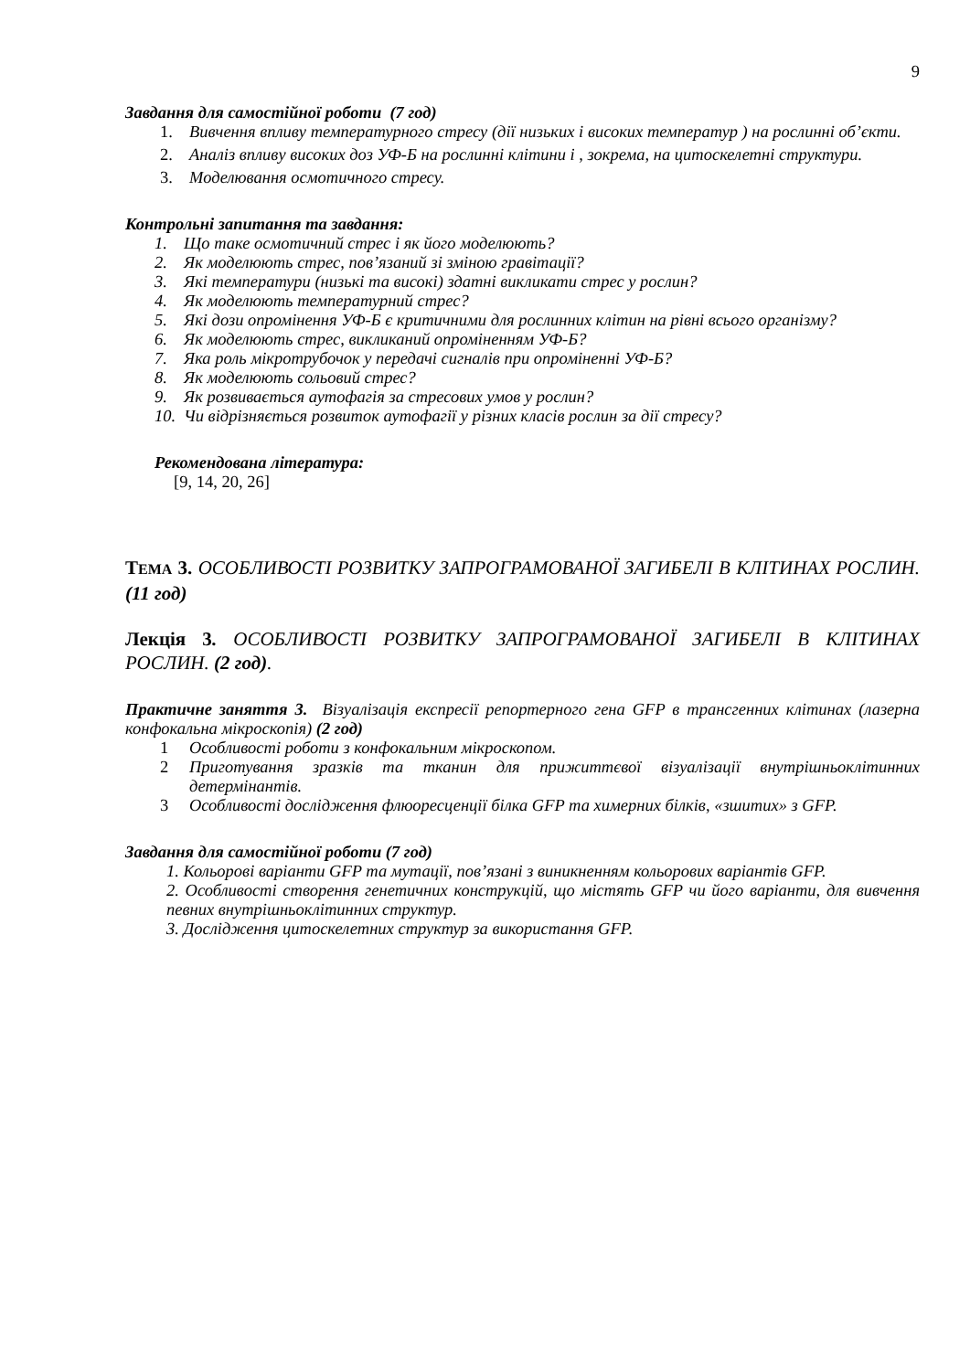9
Завдання для самостійної роботи (7 год)
1. Вивчення впливу температурного стресу (дії низьких і високих температур ) на рослинні об’єкти.
2. Аналіз впливу високих доз УФ-Б на рослинні клітини і , зокрема, на цитоскелетні структури.
3. Моделювання осмотичного стресу.
Контрольні запитання та завдання:
1. Що таке осмотичний стрес і як його моделюють?
2. Як моделюють стрес, пов’язаний зі зміною гравітації?
3. Які температури (низькі та високі) здатні викликати стрес у рослин?
4. Як моделюють температурний стрес?
5. Які дози опромінення УФ-Б є критичними для рослинних клітин на рівні всього організму?
6. Як моделюють стрес, викликаний опроміненням УФ-Б?
7. Яка роль мікротрубочок у передачі сигналів при опроміненні УФ-Б?
8. Як моделюють сольовий стрес?
9. Як розвивається аутофагія за стресових умов у рослин?
10. Чи відрізняється розвиток аутофагії у різних класів рослин за дії стресу?
Рекомендована література:
[9, 14, 20, 26]
ТЕМА 3. ОСОБЛИВОСТІ РОЗВИТКУ ЗАПРОГРАМОВАНОЇ ЗАГИБЕЛІ В КЛІТИНАХ РОСЛИН. (11 год)
Лекція 3. ОСОБЛИВОСТІ РОЗВИТКУ ЗАПРОГРАМОВАНОЇ ЗАГИБЕЛІ В КЛІТИНАХ РОСЛИН. (2 год).
Практичне заняття 3. Візуалізація експресії репортерного гена GFP в трансгенних клітинах (лазерна конфокальна мікроскопія) (2 год)
1 Особливості роботи з конфокальним мікроскопом.
2 Приготування зразків та тканин для прижиттєвої візуалізації внутрішньоклітинних детермінантів.
3 Особливості дослідження флюоресценції білка GFP та химерних білків, «зшитих» з GFP.
Завдання для самостійної роботи (7 год)
1. Кольорові варіанти GFP та мутації, пов’язані з виникненням кольорових варіантів GFP.
2. Особливості створення генетичних конструкцій, що містять GFP чи його варіанти, для вивчення певних внутрішньоклітинних структур.
3. Дослідження цитоскелетних структур за використання GFP.